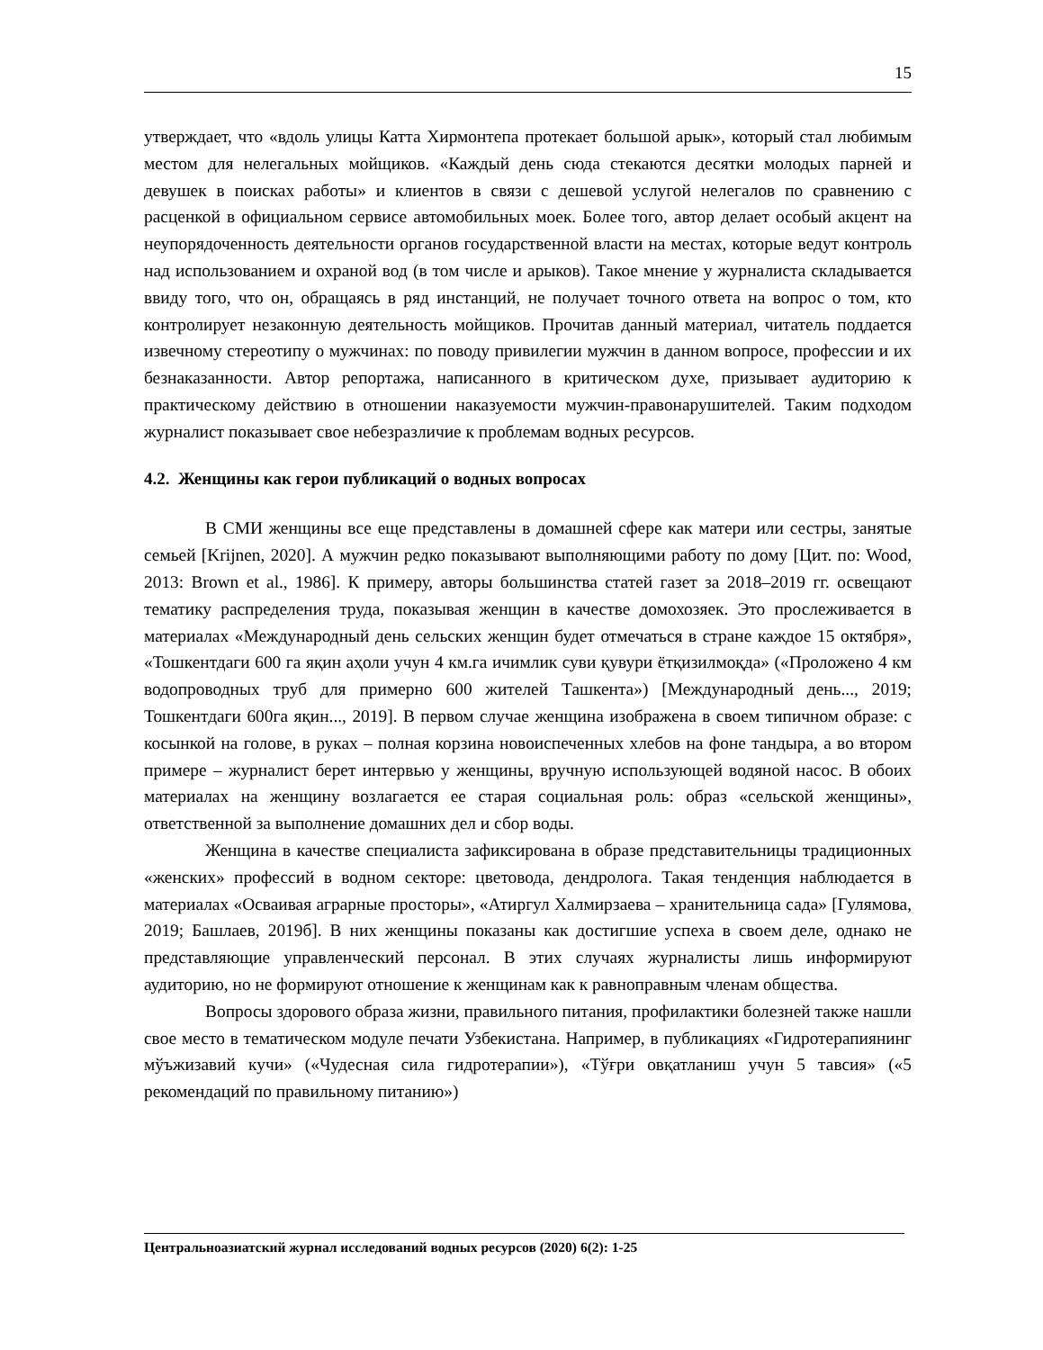15
утверждает, что «вдоль улицы Катта Хирмонтепа протекает большой арык», который стал любимым местом для нелегальных мойщиков. «Каждый день сюда стекаются десятки молодых парней и девушек в поисках работы» и клиентов в связи с дешевой услугой нелегалов по сравнению с расценкой в официальном сервисе автомобильных моек. Более того, автор делает особый акцент на неупорядоченность деятельности органов государственной власти на местах, которые ведут контроль над использованием и охраной вод (в том числе и арыков). Такое мнение у журналиста складывается ввиду того, что он, обращаясь в ряд инстанций, не получает точного ответа на вопрос о том, кто контролирует незаконную деятельность мойщиков. Прочитав данный материал, читатель поддается извечному стереотипу о мужчинах: по поводу привилегии мужчин в данном вопросе, профессии и их безнаказанности. Автор репортажа, написанного в критическом духе, призывает аудиторию к практическому действию в отношении наказуемости мужчин-правонарушителей. Таким подходом журналист показывает свое небезразличие к проблемам водных ресурсов.
4.2. Женщины как герои публикаций о водных вопросах
В СМИ женщины все еще представлены в домашней сфере как матери или сестры, занятые семьей [Krijnen, 2020]. А мужчин редко показывают выполняющими работу по дому [Цит. по: Wood, 2013: Brown et al., 1986]. К примеру, авторы большинства статей газет за 2018–2019 гг. освещают тематику распределения труда, показывая женщин в качестве домохозяек. Это прослеживается в материалах «Международный день сельских женщин будет отмечаться в стране каждое 15 октября», «Тошкентдаги 600 га яқин аҳоли учун 4 км.га ичимлик суви қувури ётқизилмоқда» («Проложено 4 км водопроводных труб для примерно 600 жителей Ташкента») [Международный день..., 2019; Тошкентдаги 600га яқин..., 2019]. В первом случае женщина изображена в своем типичном образе: с косынкой на голове, в руках – полная корзина новоиспеченных хлебов на фоне тандыра, а во втором примере – журналист берет интервью у женщины, вручную использующей водяной насос. В обоих материалах на женщину возлагается ее старая социальная роль: образ «сельской женщины», ответственной за выполнение домашних дел и сбор воды.
Женщина в качестве специалиста зафиксирована в образе представительницы традиционных «женских» профессий в водном секторе: цветовода, дендролога. Такая тенденция наблюдается в материалах «Осваивая аграрные просторы», «Атиргул Халмирзаева – хранительница сада» [Гулямова, 2019; Башлаев, 2019б]. В них женщины показаны как достигшие успеха в своем деле, однако не представляющие управленческий персонал. В этих случаях журналисты лишь информируют аудиторию, но не формируют отношение к женщинам как к равноправным членам общества.
Вопросы здорового образа жизни, правильного питания, профилактики болезней также нашли свое место в тематическом модуле печати Узбекистана. Например, в публикациях «Гидротерапиянинг мўъжизавий кучи» («Чудесная сила гидротерапии»), «Тўғри овқатланиш учун 5 тавсия» («5 рекомендаций по правильному питанию»)
Центральноазиатский журнал исследований водных ресурсов (2020) 6(2): 1-25